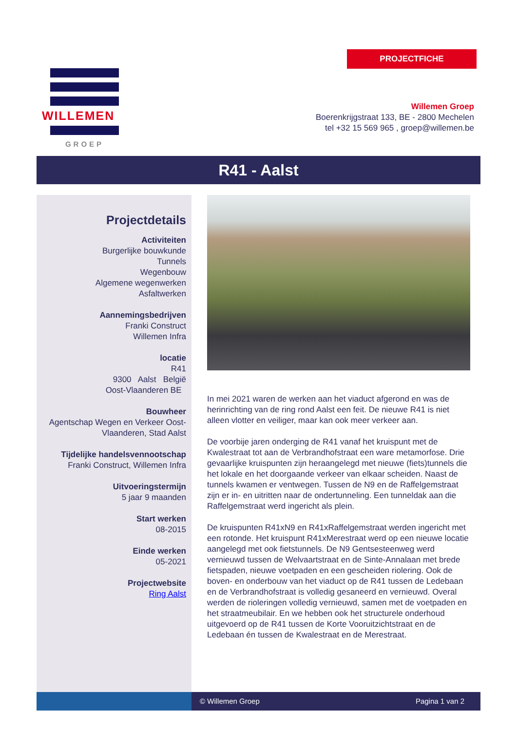PROJECTFICHE
WILLEMEN
GROEP
Willemen Groep
Boerenkrijgstraat 133, BE - 2800 Mechelen
tel +32 15 569 965 , groep@willemen.be
R41 - Aalst
Projectdetails
Activiteiten
Burgerlijke bouwkunde
Tunnels
Wegenbouw
Algemene wegenwerken
Asfaltwerken
Aannemingsbedrijven
Franki Construct
Willemen Infra
locatie
R41
9300 Aalst België
Oost-Vlaanderen BE
Bouwheer
Agentschap Wegen en Verkeer Oost-Vlaanderen, Stad Aalst
Tijdelijke handelsvennootschap
Franki Construct, Willemen Infra
Uitvoeringstermijn
5 jaar 9 maanden
Start werken
08-2015
Einde werken
05-2021
Projectwebsite
Ring Aalst
In mei 2021 waren de werken aan het viaduct afgerond en was de herinrichting van de ring rond Aalst een feit. De nieuwe R41 is niet alleen vlotter en veiliger, maar kan ook meer verkeer aan.
De voorbije jaren onderging de R41 vanaf het kruispunt met de Kwalestraat tot aan de Verbrandhofstraat een ware metamorfose. Drie gevaarlijke kruispunten zijn heraangelegd met nieuwe (fiets)tunnels die het lokale en het doorgaande verkeer van elkaar scheiden. Naast de tunnels kwamen er ventwegen. Tussen de N9 en de Raffelgemstraat zijn er in- en uitritten naar de ondertunneling. Een tunneldak aan die Raffelgemstraat werd ingericht als plein.
De kruispunten R41xN9 en R41xRaffelgemstraat werden ingericht met een rotonde. Het kruispunt R41xMerestraat werd op een nieuwe locatie aangelegd met ook fietstunnels. De N9 Gentsesteenweg werd vernieuwd tussen de Welvaartstraat en de Sinte-Annalaan met brede fietspaden, nieuwe voetpaden en een gescheiden riolering. Ook de boven- en onderbouw van het viaduct op de R41 tussen de Ledebaan en de Verbrandhofstraat is volledig gesaneerd en vernieuwd. Overal werden de rioleringen volledig vernieuwd, samen met de voetpaden en het straatmeubilair. En we hebben ook het structurele onderhoud uitgevoerd op de R41 tussen de Korte Vooruitzichtstraat en de Ledebaan én tussen de Kwalestraat en de Merestraat.
© Willemen Groep Pagina 1 van 2